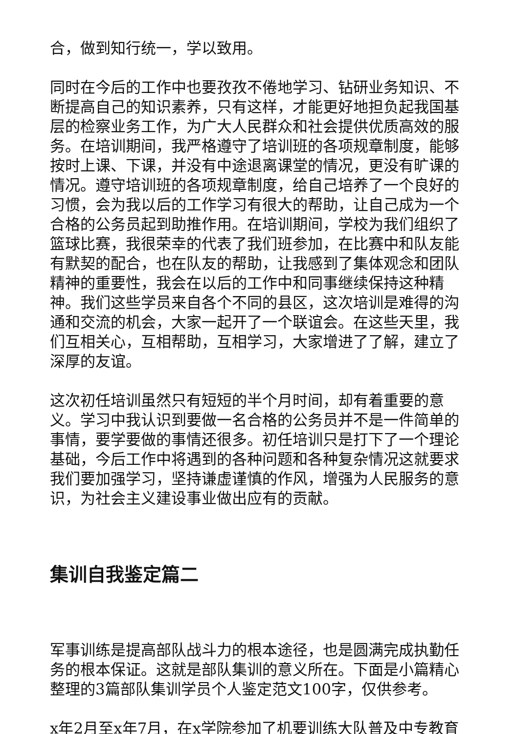合，做到知行统一，学以致用。
同时在今后的工作中也要孜孜不倦地学习、钻研业务知识、不断提高自己的知识素养，只有这样，才能更好地担负起我国基层的检察业务工作，为广大人民群众和社会提供优质高效的服务。在培训期间，我严格遵守了培训班的各项规章制度，能够按时上课、下课，并没有中途退离课堂的情况，更没有旷课的情况。遵守培训班的各项规章制度，给自己培养了一个良好的习惯，会为我以后的工作学习有很大的帮助，让自己成为一个合格的公务员起到助推作用。在培训期间，学校为我们组织了篮球比赛，我很荣幸的代表了我们班参加，在比赛中和队友能有默契的配合，也在队友的帮助，让我感到了集体观念和团队精神的重要性，我会在以后的工作中和同事继续保持这种精神。我们这些学员来自各个不同的县区，这次培训是难得的沟通和交流的机会，大家一起开了一个联谊会。在这些天里，我们互相关心，互相帮助，互相学习，大家增进了了解，建立了深厚的友谊。
这次初任培训虽然只有短短的半个月时间，却有着重要的意义。学习中我认识到要做一名合格的公务员并不是一件简单的事情，要学要做的事情还很多。初任培训只是打下了一个理论基础，今后工作中将遇到的各种问题和各种复杂情况这就要求我们要加强学习，坚持谦虚谨慎的作风，增强为人民服务的意识，为社会主义建设事业做出应有的贡献。
集训自我鉴定篇二
军事训练是提高部队战斗力的根本途径，也是圆满完成执勤任务的根本保证。这就是部队集训的意义所在。下面是小篇精心整理的3篇部队集训学员个人鉴定范文100字，仅供参考。
x年2月至x年7月，在x学院参加了机要训练大队普及中专教育